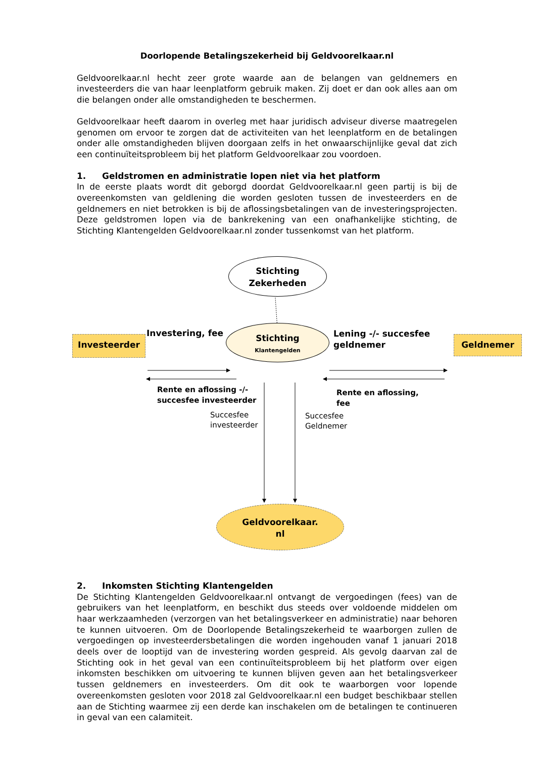Doorlopende Betalingszekerheid bij Geldvoorelkaar.nl
Geldvoorelkaar.nl hecht zeer grote waarde aan de belangen van geldnemers en investeerders die van haar leenplatform gebruik maken. Zij doet er dan ook alles aan om die belangen onder alle omstandigheden te beschermen.
Geldvoorelkaar heeft daarom in overleg met haar juridisch adviseur diverse maatregelen genomen om ervoor te zorgen dat de activiteiten van het leenplatform en de betalingen onder alle omstandigheden blijven doorgaan zelfs in het onwaarschijnlijke geval dat zich een continuïteitsprobleem bij het platform Geldvoorelkaar zou voordoen.
1. Geldstromen en administratie lopen niet via het platform
In de eerste plaats wordt dit geborgd doordat Geldvoorelkaar.nl geen partij is bij de overeenkomsten van geldlening die worden gesloten tussen de investeerders en de geldnemers en niet betrokken is bij de aflossingsbetalingen van de investeringsprojecten. Deze geldstromen lopen via de bankrekening van een onafhankelijke stichting, de Stichting Klantengelden Geldvoorelkaar.nl zonder tussenkomst van het platform.
Stichting
Zekerheden
Investeerder
Investering, fee
Stichting
Klantengelden
Lening -/- succesfee
geldnemer
Geldnemer
Rente en aflossing -/-
succesfee investeerder
Rente en aflossing,
fee
Succesfee
investeerder
Succesfee
Geldnemer
Geldvoorelkaar.
nl
2. Inkomsten Stichting Klantengelden
De Stichting Klantengelden Geldvoorelkaar.nl ontvangt de vergoedingen (fees) van de gebruikers van het leenplatform, en beschikt dus steeds over voldoende middelen om haar werkzaamheden (verzorgen van het betalingsverkeer en administratie) naar behoren te kunnen uitvoeren. Om de Doorlopende Betalingszekerheid te waarborgen zullen de vergoedingen op investeerdersbetalingen die worden ingehouden vanaf 1 januari 2018 deels over de looptijd van de investering worden gespreid. Als gevolg daarvan zal de Stichting ook in het geval van een continuïteitsprobleem bij het platform over eigen inkomsten beschikken om uitvoering te kunnen blijven geven aan het betalingsverkeer tussen geldnemers en investeerders. Om dit ook te waarborgen voor lopende overeenkomsten gesloten voor 2018 zal Geldvoorelkaar.nl een budget beschikbaar stellen aan de Stichting waarmee zij een derde kan inschakelen om de betalingen te continueren in geval van een calamiteit.